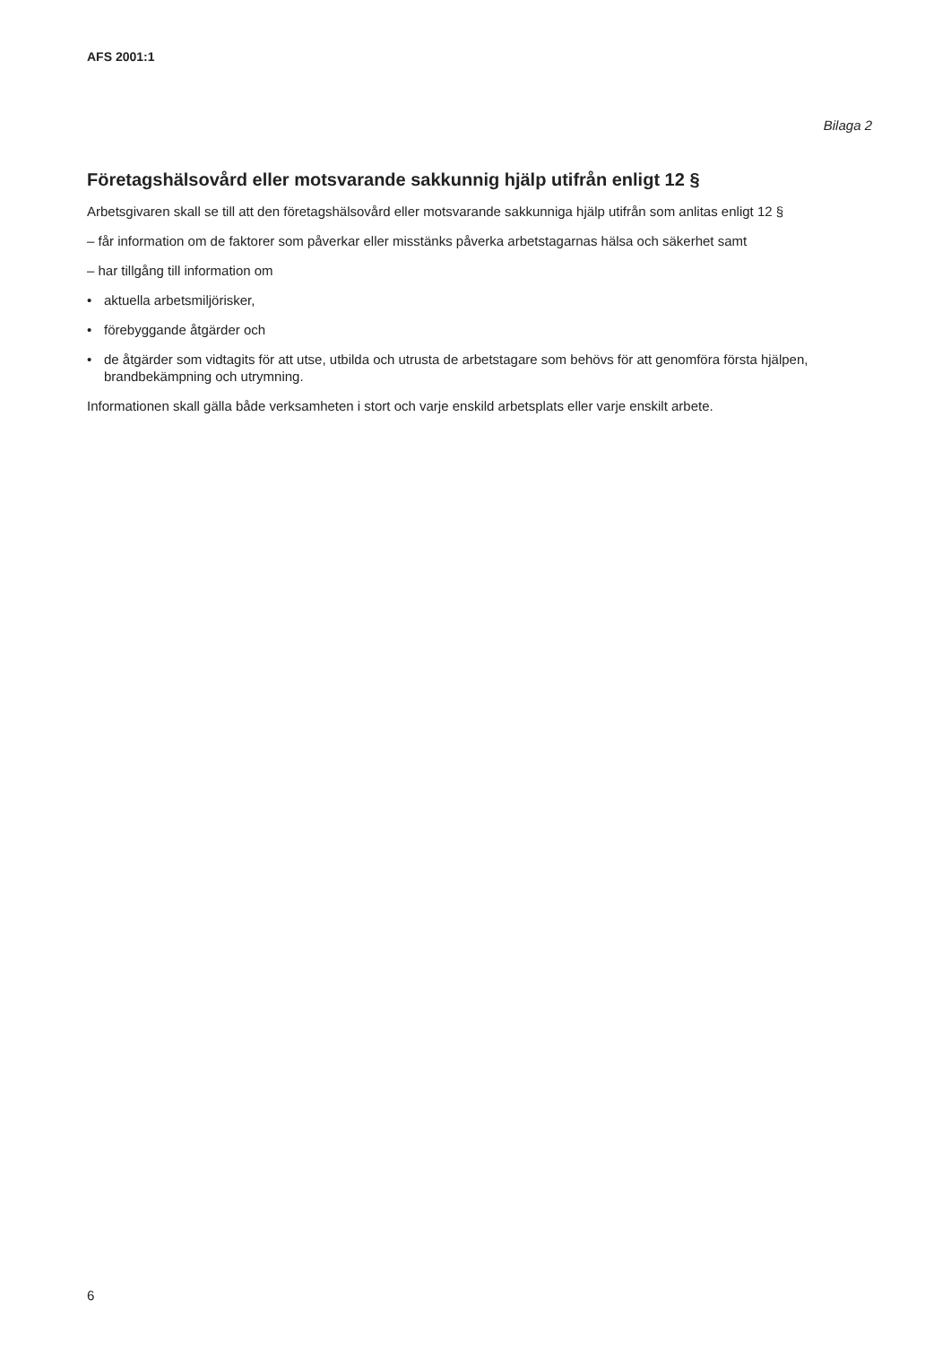AFS 2001:1
Bilaga 2
Företagshälsovård eller motsvarande sakkunnig hjälp utifrån enligt 12 §
Arbetsgivaren skall se till att den företagshälsovård eller motsvarande sakkunniga hjälp utifrån som anlitas enligt 12 §
– får information om de faktorer som påverkar eller misstänks påverka arbetstagarnas hälsa och säkerhet samt
– har tillgång till information om
• aktuella arbetsmiljörisker,
• förebyggande åtgärder och
• de åtgärder som vidtagits för att utse, utbilda och utrusta de arbetstagare som behövs för att genomföra första hjälpen, brandbekämpning och utrymning.
Informationen skall gälla både verksamheten i stort och varje enskild arbetsplats eller varje enskilt arbete.
6